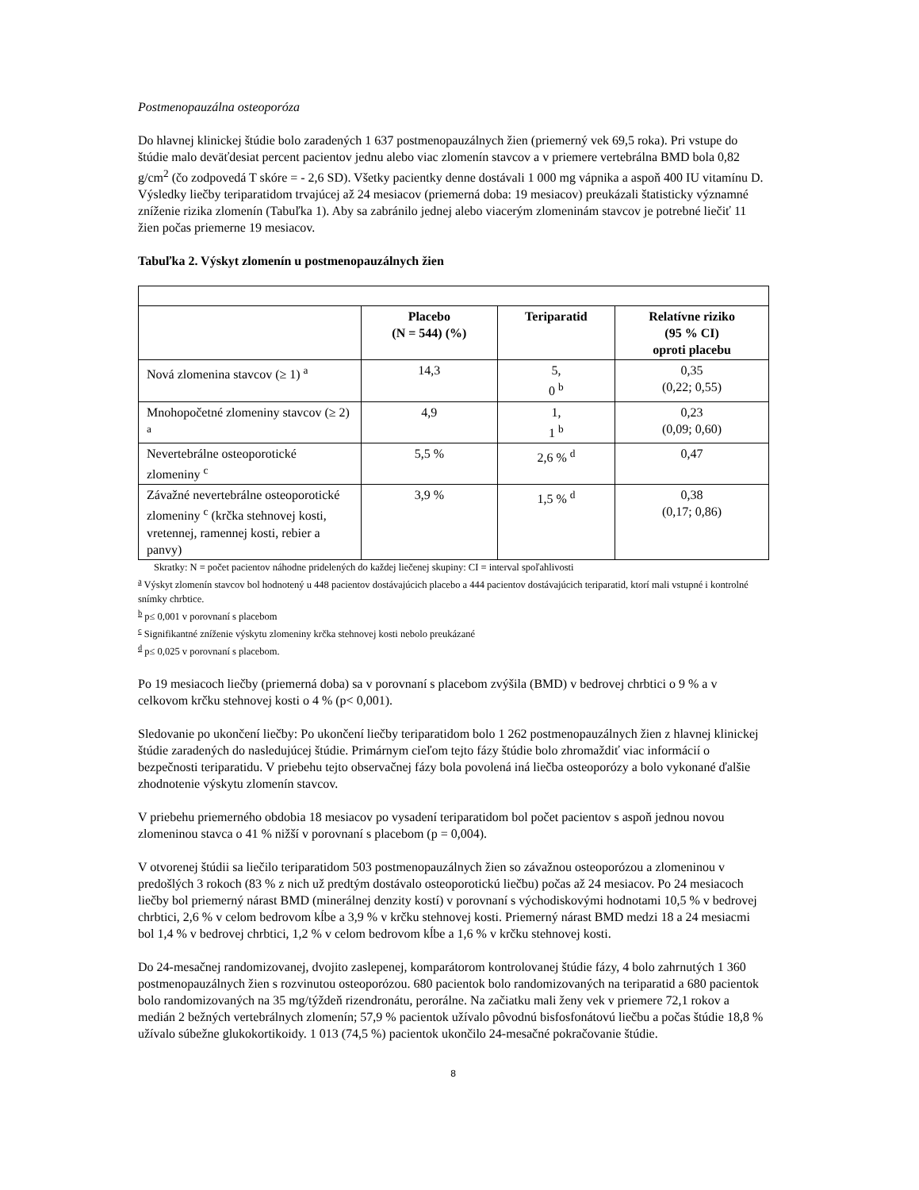Postmenopauzálna osteoporóza
Do hlavnej klinickej štúdie bolo zaradených 1 637 postmenopauzálnych žien (priemerný vek 69,5 roka). Pri vstupe do štúdie malo deväťdesiat percent pacientov jednu alebo viac zlomenín stavcov a v priemere vertebrálna BMD bola 0,82 g/cm<sup>2</sup> (čo zodpovedá T skóre = - 2,6 SD). Všetky pacientky denne dostávali 1 000 mg vápnika a aspoň 400 IU vitamínu D. Výsledky liečby teriparatidom trvajúcej až 24 mesiacov (priemerná doba: 19 mesiacov) preukázali štatisticky významné zníženie rizika zlomenín (Tabuľka 1). Aby sa zabránilo jednej alebo viacerým zlomeninám stavcov je potrebné liečiť 11 žien počas priemerne 19 mesiacov.
Tabuľka 2. Výskyt zlomenín u postmenopauzálnych žien
| | Placebo (N = 544) (%) | Teriparatid | Relatívne riziko (95 % CI) oproti placebu |
| --- | --- | --- | --- |
| Nová zlomenina stavcov (≥ 1) <sup>a</sup> | 14,3 | 5, 0 <sup>b</sup> | 0,35 (0,22; 0,55) |
| Mnohopočetné zlomeniny stavcov (≥ 2) <sup>a</sup> | 4,9 | 1, 1 <sup>b</sup> | 0,23 (0,09; 0,60) |
| Nevertebrálne osteoporotické zlomeniny <sup>c</sup> | 5,5 % | 2,6 % <sup>d</sup> | 0,47 |
| Závažné nevertebrálne osteoporotické zlomeniny <sup>c</sup> (krčka stehnovej kosti, vretennej, ramennej kosti, rebier a panvy) | 3,9 % | 1,5 % <sup>d</sup> | 0,38 (0,17; 0,86) |
Skratky: N = počet pacientov náhodne pridelených do každej liečenej skupiny: CI = interval spoľahlivosti
<sup>a</sup> Výskyt zlomenín stavcov bol hodnotený u 448 pacientov dostávajúcich placebo a 444 pacientov dostávajúcich teriparatid, ktorí mali vstupné i kontrolné snímky chrbtice.
<sup>b</sup> p≤ 0,001 v porovnaní s placebom
<sup>c</sup> Signifikantné zníženie výskytu zlomeniny krčka stehnovej kosti nebolo preukázané
<sup>d</sup> p≤ 0,025 v porovnaní s placebom.
Po 19 mesiacoch liečby (priemerná doba) sa v porovnaní s placebom zvýšila (BMD) v bedrovej chrbtici o 9 % a v celkovom krčku stehnovej kosti o 4 % (p< 0,001).
Sledovanie po ukončení liečby: Po ukončení liečby teriparatidom bolo 1 262 postmenopauzálnych žien z hlavnej klinickej štúdie zaradených do nasledujúcej štúdie. Primárnym cieľom tejto fázy štúdie bolo zhromaždiť viac informácií o bezpečnosti teriparatidu. V priebehu tejto observačnej fázy bola povolená iná liečba osteoporózy a bolo vykonané ďalšie zhodnotenie výskytu zlomenín stavcov.
V priebehu priemerného obdobia 18 mesiacov po vysadení teriparatidom bol počet pacientov s aspoň jednou novou zlomeninou stavca o 41 % nižší v porovnaní s placebom (p = 0,004).
V otvorenej štúdii sa liečilo teriparatidom 503 postmenopauzálnych žien so závažnou osteoporózou a zlomeninou v predošlých 3 rokoch (83 % z nich už predtým dostávalo osteoporotickú liečbu) počas až 24 mesiacov. Po 24 mesiacoch liečby bol priemerný nárast BMD (minerálnej denzity kostí) v porovnaní s východiskovými hodnotami 10,5 % v bedrovej chrbtici, 2,6 % v celom bedrovom kĺbe a 3,9 % v krčku stehnovej kosti. Priemerný nárast BMD medzi 18 a 24 mesiacmi bol 1,4 % v bedrovej chrbtici, 1,2 % v celom bedrovom kĺbe a 1,6 % v krčku stehnovej kosti.
Do 24-mesačnej randomizovanej, dvojito zaslepenej, komparátorom kontrolovanej štúdie fázy, 4 bolo zahrnutých 1 360 postmenopauzálnych žien s rozvinutou osteoporózou. 680 pacientok bolo randomizovaných na teriparatid a 680 pacientok bolo randomizovaných na 35 mg/týždeň rizendronátu, perorálne. Na začiatku mali ženy vek v priemere 72,1 rokov a medián 2 bežných vertebrálnych zlomenín; 57,9 % pacientok užívalo pôvodnú bisfosfonátovú liečbu a počas štúdie 18,8 % užívalo súbežne glukokortikoidy. 1 013 (74,5 %) pacientok ukončilo 24-mesačné pokračovanie štúdie.
8